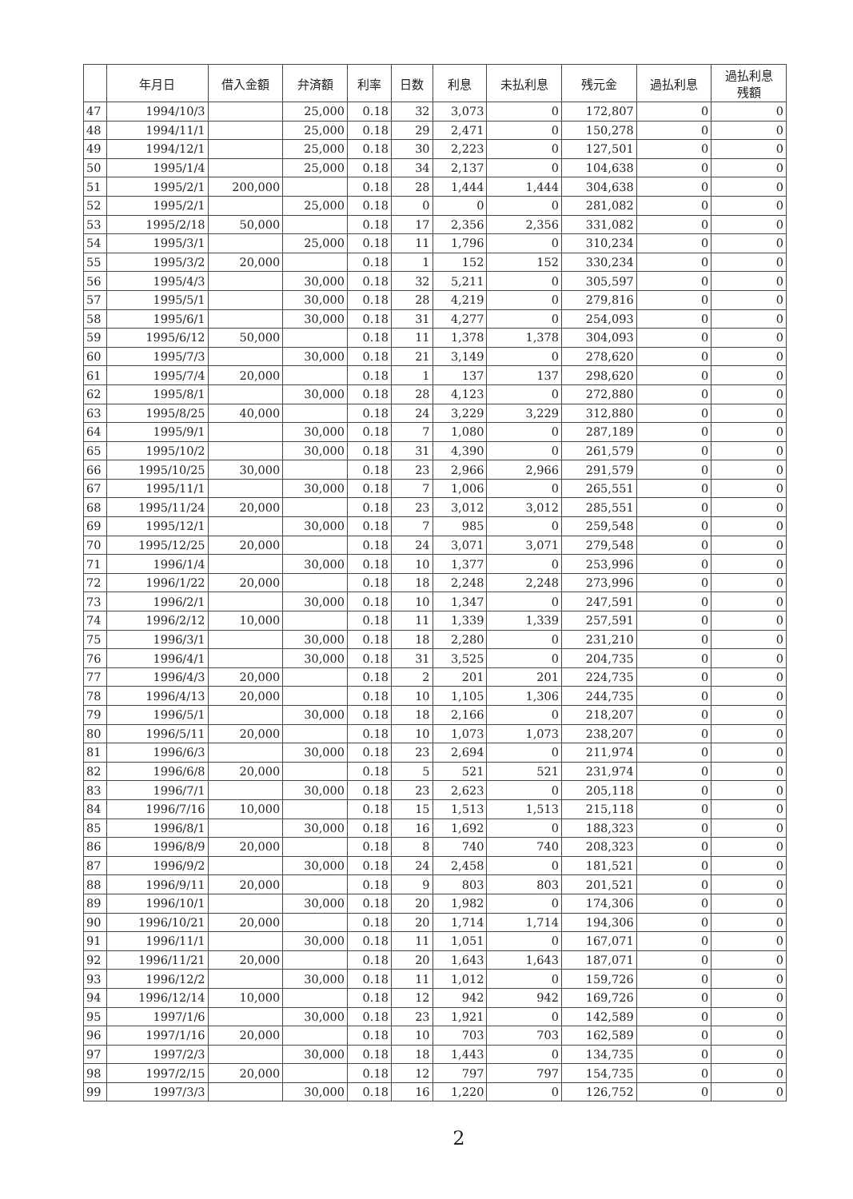| | 年月日 | 借入金額 | 弁済額 | 利率 | 日数 | 利息 | 未払利息 | 残元金 | 過払利息 | 過払利息 残額 |
| --- | --- | --- | --- | --- | --- | --- | --- | --- | --- | --- |
| 47 | 1994/10/3 | | 25,000 | 0.18 | 32 | 3,073 | 0 | 172,807 | 0 | 0 |
| 48 | 1994/11/1 | | 25,000 | 0.18 | 29 | 2,471 | 0 | 150,278 | 0 | 0 |
| 49 | 1994/12/1 | | 25,000 | 0.18 | 30 | 2,223 | 0 | 127,501 | 0 | 0 |
| 50 | 1995/1/4 | | 25,000 | 0.18 | 34 | 2,137 | 0 | 104,638 | 0 | 0 |
| 51 | 1995/2/1 | 200,000 | | 0.18 | 28 | 1,444 | 1,444 | 304,638 | 0 | 0 |
| 52 | 1995/2/1 | | 25,000 | 0.18 | 0 | 0 | 0 | 281,082 | 0 | 0 |
| 53 | 1995/2/18 | 50,000 | | 0.18 | 17 | 2,356 | 2,356 | 331,082 | 0 | 0 |
| 54 | 1995/3/1 | | 25,000 | 0.18 | 11 | 1,796 | 0 | 310,234 | 0 | 0 |
| 55 | 1995/3/2 | 20,000 | | 0.18 | 1 | 152 | 152 | 330,234 | 0 | 0 |
| 56 | 1995/4/3 | | 30,000 | 0.18 | 32 | 5,211 | 0 | 305,597 | 0 | 0 |
| 57 | 1995/5/1 | | 30,000 | 0.18 | 28 | 4,219 | 0 | 279,816 | 0 | 0 |
| 58 | 1995/6/1 | | 30,000 | 0.18 | 31 | 4,277 | 0 | 254,093 | 0 | 0 |
| 59 | 1995/6/12 | 50,000 | | 0.18 | 11 | 1,378 | 1,378 | 304,093 | 0 | 0 |
| 60 | 1995/7/3 | | 30,000 | 0.18 | 21 | 3,149 | 0 | 278,620 | 0 | 0 |
| 61 | 1995/7/4 | 20,000 | | 0.18 | 1 | 137 | 137 | 298,620 | 0 | 0 |
| 62 | 1995/8/1 | | 30,000 | 0.18 | 28 | 4,123 | 0 | 272,880 | 0 | 0 |
| 63 | 1995/8/25 | 40,000 | | 0.18 | 24 | 3,229 | 3,229 | 312,880 | 0 | 0 |
| 64 | 1995/9/1 | | 30,000 | 0.18 | 7 | 1,080 | 0 | 287,189 | 0 | 0 |
| 65 | 1995/10/2 | | 30,000 | 0.18 | 31 | 4,390 | 0 | 261,579 | 0 | 0 |
| 66 | 1995/10/25 | 30,000 | | 0.18 | 23 | 2,966 | 2,966 | 291,579 | 0 | 0 |
| 67 | 1995/11/1 | | 30,000 | 0.18 | 7 | 1,006 | 0 | 265,551 | 0 | 0 |
| 68 | 1995/11/24 | 20,000 | | 0.18 | 23 | 3,012 | 3,012 | 285,551 | 0 | 0 |
| 69 | 1995/12/1 | | 30,000 | 0.18 | 7 | 985 | 0 | 259,548 | 0 | 0 |
| 70 | 1995/12/25 | 20,000 | | 0.18 | 24 | 3,071 | 3,071 | 279,548 | 0 | 0 |
| 71 | 1996/1/4 | | 30,000 | 0.18 | 10 | 1,377 | 0 | 253,996 | 0 | 0 |
| 72 | 1996/1/22 | 20,000 | | 0.18 | 18 | 2,248 | 2,248 | 273,996 | 0 | 0 |
| 73 | 1996/2/1 | | 30,000 | 0.18 | 10 | 1,347 | 0 | 247,591 | 0 | 0 |
| 74 | 1996/2/12 | 10,000 | | 0.18 | 11 | 1,339 | 1,339 | 257,591 | 0 | 0 |
| 75 | 1996/3/1 | | 30,000 | 0.18 | 18 | 2,280 | 0 | 231,210 | 0 | 0 |
| 76 | 1996/4/1 | | 30,000 | 0.18 | 31 | 3,525 | 0 | 204,735 | 0 | 0 |
| 77 | 1996/4/3 | 20,000 | | 0.18 | 2 | 201 | 201 | 224,735 | 0 | 0 |
| 78 | 1996/4/13 | 20,000 | | 0.18 | 10 | 1,105 | 1,306 | 244,735 | 0 | 0 |
| 79 | 1996/5/1 | | 30,000 | 0.18 | 18 | 2,166 | 0 | 218,207 | 0 | 0 |
| 80 | 1996/5/11 | 20,000 | | 0.18 | 10 | 1,073 | 1,073 | 238,207 | 0 | 0 |
| 81 | 1996/6/3 | | 30,000 | 0.18 | 23 | 2,694 | 0 | 211,974 | 0 | 0 |
| 82 | 1996/6/8 | 20,000 | | 0.18 | 5 | 521 | 521 | 231,974 | 0 | 0 |
| 83 | 1996/7/1 | | 30,000 | 0.18 | 23 | 2,623 | 0 | 205,118 | 0 | 0 |
| 84 | 1996/7/16 | 10,000 | | 0.18 | 15 | 1,513 | 1,513 | 215,118 | 0 | 0 |
| 85 | 1996/8/1 | | 30,000 | 0.18 | 16 | 1,692 | 0 | 188,323 | 0 | 0 |
| 86 | 1996/8/9 | 20,000 | | 0.18 | 8 | 740 | 740 | 208,323 | 0 | 0 |
| 87 | 1996/9/2 | | 30,000 | 0.18 | 24 | 2,458 | 0 | 181,521 | 0 | 0 |
| 88 | 1996/9/11 | 20,000 | | 0.18 | 9 | 803 | 803 | 201,521 | 0 | 0 |
| 89 | 1996/10/1 | | 30,000 | 0.18 | 20 | 1,982 | 0 | 174,306 | 0 | 0 |
| 90 | 1996/10/21 | 20,000 | | 0.18 | 20 | 1,714 | 1,714 | 194,306 | 0 | 0 |
| 91 | 1996/11/1 | | 30,000 | 0.18 | 11 | 1,051 | 0 | 167,071 | 0 | 0 |
| 92 | 1996/11/21 | 20,000 | | 0.18 | 20 | 1,643 | 1,643 | 187,071 | 0 | 0 |
| 93 | 1996/12/2 | | 30,000 | 0.18 | 11 | 1,012 | 0 | 159,726 | 0 | 0 |
| 94 | 1996/12/14 | 10,000 | | 0.18 | 12 | 942 | 942 | 169,726 | 0 | 0 |
| 95 | 1997/1/6 | | 30,000 | 0.18 | 23 | 1,921 | 0 | 142,589 | 0 | 0 |
| 96 | 1997/1/16 | 20,000 | | 0.18 | 10 | 703 | 703 | 162,589 | 0 | 0 |
| 97 | 1997/2/3 | | 30,000 | 0.18 | 18 | 1,443 | 0 | 134,735 | 0 | 0 |
| 98 | 1997/2/15 | 20,000 | | 0.18 | 12 | 797 | 797 | 154,735 | 0 | 0 |
| 99 | 1997/3/3 | | 30,000 | 0.18 | 16 | 1,220 | 0 | 126,752 | 0 | 0 |
2